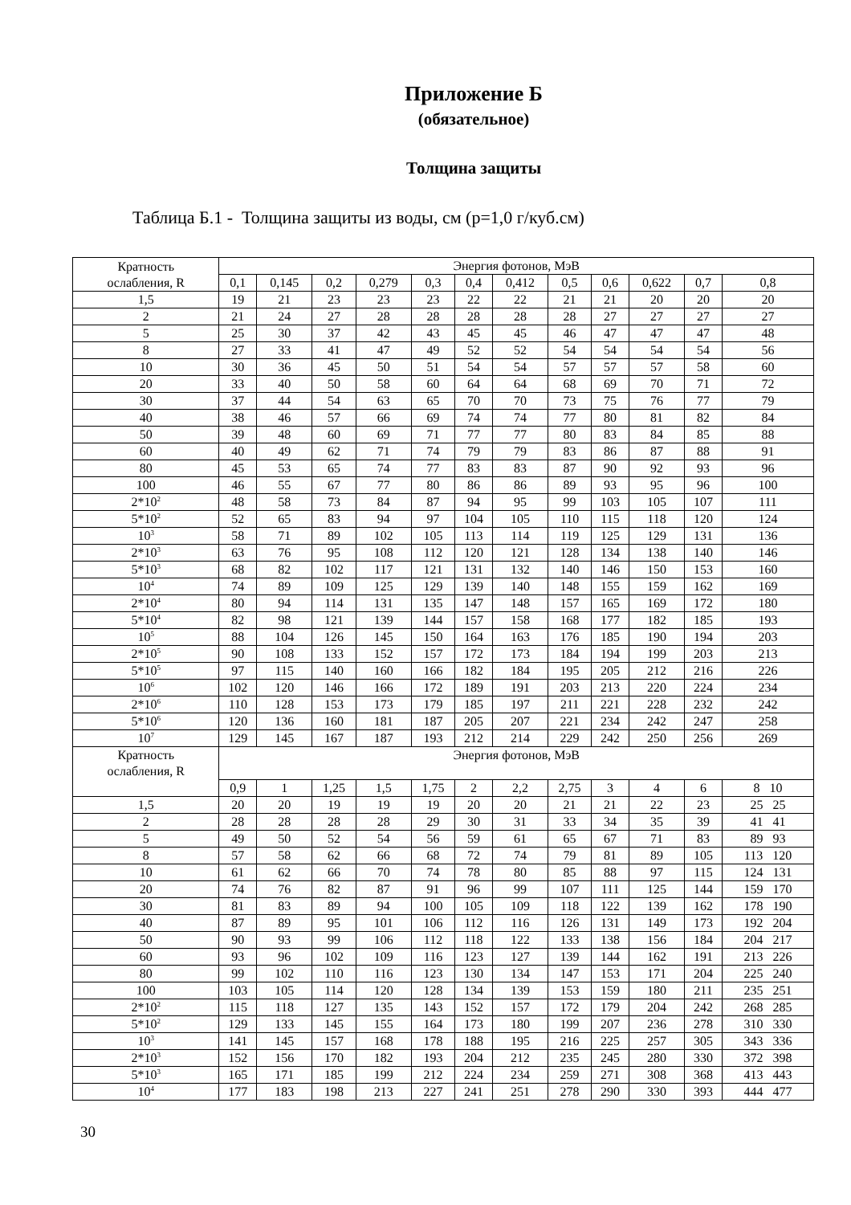Приложение Б
(обязательное)
Толщина защиты
Таблица Б.1 - Толщина защиты из воды, см (р=1,0 г/куб.см)
| Кратность ослабления, R | Энергия фотонов, МэВ | | | | | | | | | | | |
| | 0,1 | 0,145 | 0,2 | 0,279 | 0,3 | 0,4 | 0,412 | 0,5 | 0,6 | 0,622 | 0,7 | 0,8 |
| 1,5 | 19 | 21 | 23 | 23 | 23 | 22 | 22 | 21 | 21 | 20 | 20 | 20 |
| 2 | 21 | 24 | 27 | 28 | 28 | 28 | 28 | 28 | 27 | 27 | 27 | 27 |
| 5 | 25 | 30 | 37 | 42 | 43 | 45 | 45 | 46 | 47 | 47 | 47 | 48 |
| 8 | 27 | 33 | 41 | 47 | 49 | 52 | 52 | 54 | 54 | 54 | 54 | 56 |
| 10 | 30 | 36 | 45 | 50 | 51 | 54 | 54 | 57 | 57 | 57 | 58 | 60 |
| 20 | 33 | 40 | 50 | 58 | 60 | 64 | 64 | 68 | 69 | 70 | 71 | 72 |
| 30 | 37 | 44 | 54 | 63 | 65 | 70 | 70 | 73 | 75 | 76 | 77 | 79 |
| 40 | 38 | 46 | 57 | 66 | 69 | 74 | 74 | 77 | 80 | 81 | 82 | 84 |
| 50 | 39 | 48 | 60 | 69 | 71 | 77 | 77 | 80 | 83 | 84 | 85 | 88 |
| 60 | 40 | 49 | 62 | 71 | 74 | 79 | 79 | 83 | 86 | 87 | 88 | 91 |
| 80 | 45 | 53 | 65 | 74 | 77 | 83 | 83 | 87 | 90 | 92 | 93 | 96 |
| 100 | 46 | 55 | 67 | 77 | 80 | 86 | 86 | 89 | 93 | 95 | 96 | 100 |
| 2*10<sup>2</sup> | 48 | 58 | 73 | 84 | 87 | 94 | 95 | 99 | 103 | 105 | 107 | 111 |
| 5*10<sup>2</sup> | 52 | 65 | 83 | 94 | 97 | 104 | 105 | 110 | 115 | 118 | 120 | 124 |
| 10<sup>3</sup> | 58 | 71 | 89 | 102 | 105 | 113 | 114 | 119 | 125 | 129 | 131 | 136 |
| 2*10<sup>3</sup> | 63 | 76 | 95 | 108 | 112 | 120 | 121 | 128 | 134 | 138 | 140 | 146 |
| 5*10<sup>3</sup> | 68 | 82 | 102 | 117 | 121 | 131 | 132 | 140 | 146 | 150 | 153 | 160 |
| 10<sup>4</sup> | 74 | 89 | 109 | 125 | 129 | 139 | 140 | 148 | 155 | 159 | 162 | 169 |
| 2*10<sup>4</sup> | 80 | 94 | 114 | 131 | 135 | 147 | 148 | 157 | 165 | 169 | 172 | 180 |
| 5*10<sup>4</sup> | 82 | 98 | 121 | 139 | 144 | 157 | 158 | 168 | 177 | 182 | 185 | 193 |
| 10<sup>5</sup> | 88 | 104 | 126 | 145 | 150 | 164 | 163 | 176 | 185 | 190 | 194 | 203 |
| 2*10<sup>5</sup> | 90 | 108 | 133 | 152 | 157 | 172 | 173 | 184 | 194 | 199 | 203 | 213 |
| 5*10<sup>5</sup> | 97 | 115 | 140 | 160 | 166 | 182 | 184 | 195 | 205 | 212 | 216 | 226 |
| 10<sup>6</sup> | 102 | 120 | 146 | 166 | 172 | 189 | 191 | 203 | 213 | 220 | 224 | 234 |
| 2*10<sup>6</sup> | 110 | 128 | 153 | 173 | 179 | 185 | 197 | 211 | 221 | 228 | 232 | 242 |
| 5*10<sup>6</sup> | 120 | 136 | 160 | 181 | 187 | 205 | 207 | 221 | 234 | 242 | 247 | 258 |
| 10<sup>7</sup> | 129 | 145 | 167 | 187 | 193 | 212 | 214 | 229 | 242 | 250 | 256 | 269 |
| Кратность ослабления, R | Энергия фотонов, МэВ | | | | | | | | | | | |
| | 0,9 | 1 | 1,25 | 1,5 | 1,75 | 2 | 2,2 | 2,75 | 3 | 4 | 6 | 8 10 |
| 1,5 | 20 | 20 | 19 | 19 | 19 | 20 | 20 | 21 | 21 | 22 | 23 | 25 25 |
| 2 | 28 | 28 | 28 | 28 | 29 | 30 | 31 | 33 | 34 | 35 | 39 | 41 41 |
| 5 | 49 | 50 | 52 | 54 | 56 | 59 | 61 | 65 | 67 | 71 | 83 | 89 93 |
| 8 | 57 | 58 | 62 | 66 | 68 | 72 | 74 | 79 | 81 | 89 | 105 | 113 120 |
| 10 | 61 | 62 | 66 | 70 | 74 | 78 | 80 | 85 | 88 | 97 | 115 | 124 131 |
| 20 | 74 | 76 | 82 | 87 | 91 | 96 | 99 | 107 | 111 | 125 | 144 | 159 170 |
| 30 | 81 | 83 | 89 | 94 | 100 | 105 | 109 | 118 | 122 | 139 | 162 | 178 190 |
| 40 | 87 | 89 | 95 | 101 | 106 | 112 | 116 | 126 | 131 | 149 | 173 | 192 204 |
| 50 | 90 | 93 | 99 | 106 | 112 | 118 | 122 | 133 | 138 | 156 | 184 | 204 217 |
| 60 | 93 | 96 | 102 | 109 | 116 | 123 | 127 | 139 | 144 | 162 | 191 | 213 226 |
| 80 | 99 | 102 | 110 | 116 | 123 | 130 | 134 | 147 | 153 | 171 | 204 | 225 240 |
| 100 | 103 | 105 | 114 | 120 | 128 | 134 | 139 | 153 | 159 | 180 | 211 | 235 251 |
| 2*10<sup>2</sup> | 115 | 118 | 127 | 135 | 143 | 152 | 157 | 172 | 179 | 204 | 242 | 268 285 |
| 5*10<sup>2</sup> | 129 | 133 | 145 | 155 | 164 | 173 | 180 | 199 | 207 | 236 | 278 | 310 330 |
| 10<sup>3</sup> | 141 | 145 | 157 | 168 | 178 | 188 | 195 | 216 | 225 | 257 | 305 | 343 336 |
| 2*10<sup>3</sup> | 152 | 156 | 170 | 182 | 193 | 204 | 212 | 235 | 245 | 280 | 330 | 372 398 |
| 5*10<sup>3</sup> | 165 | 171 | 185 | 199 | 212 | 224 | 234 | 259 | 271 | 308 | 368 | 413 443 |
| 10<sup>4</sup> | 177 | 183 | 198 | 213 | 227 | 241 | 251 | 278 | 290 | 330 | 393 | 444 477 |
30